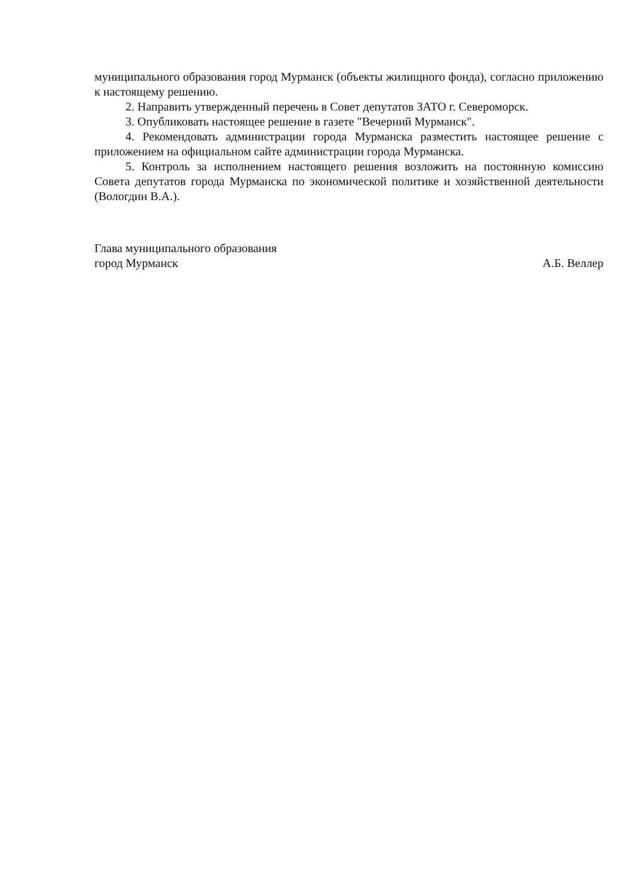муниципального образования город Мурманск (объекты жилищного фонда), согласно приложению к настоящему решению.
2. Направить утвержденный перечень в Совет депутатов ЗАТО г. Североморск.
3. Опубликовать настоящее решение в газете "Вечерний Мурманск".
4. Рекомендовать администрации города Мурманска разместить настоящее решение с приложением на официальном сайте администрации города Мурманска.
5. Контроль за исполнением настоящего решения возложить на постоянную комиссию Совета депутатов города Мурманска по экономической политике и хозяйственной деятельности (Вологдин В.А.).
Глава муниципального образования
город Мурманск
А.Б. Веллер